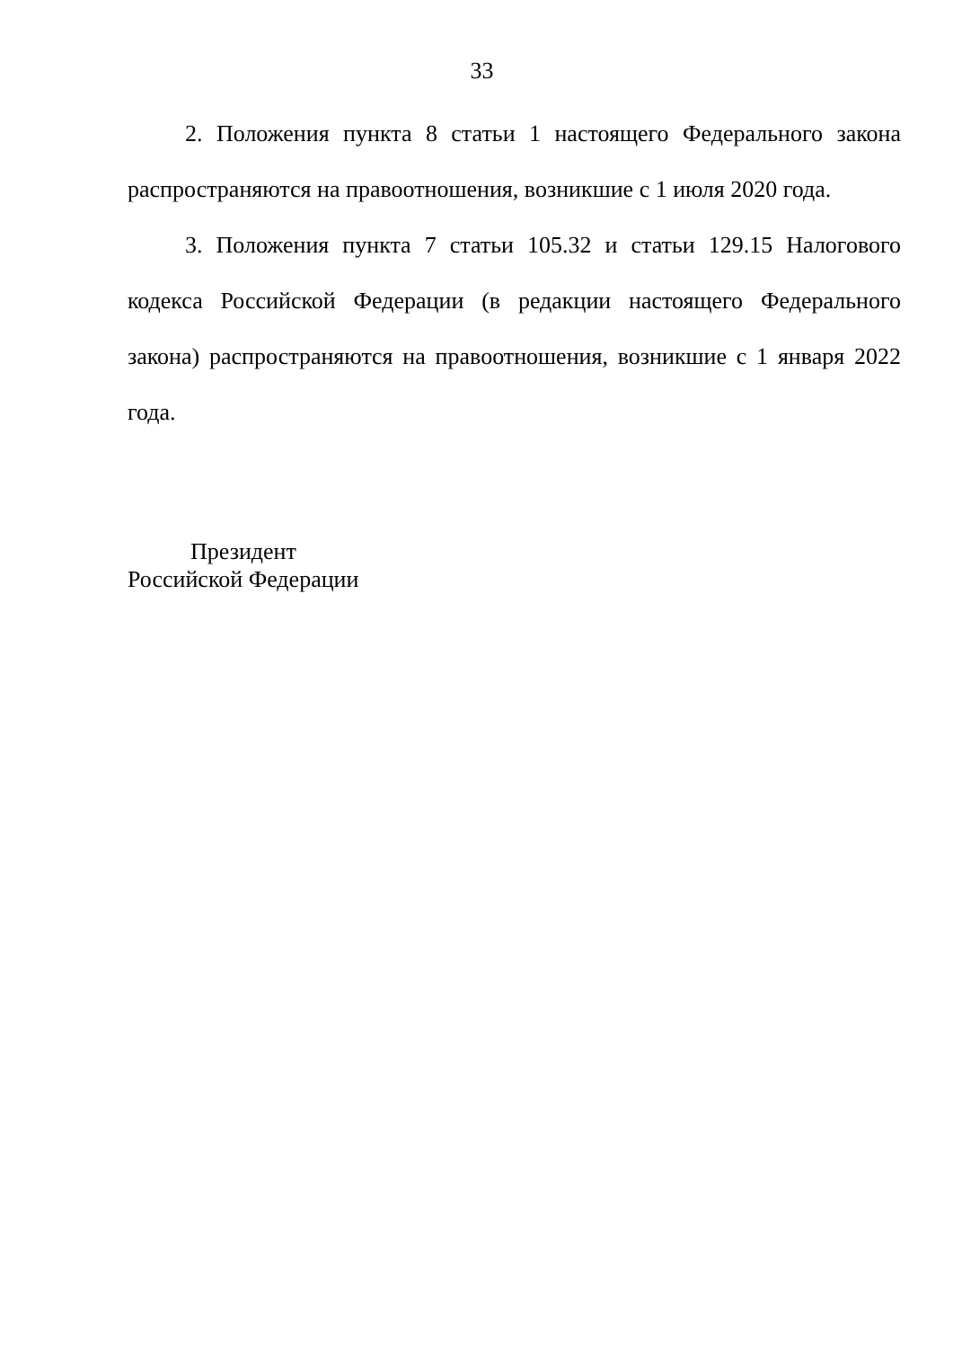33
2. Положения пункта 8 статьи 1 настоящего Федерального закона распространяются на правоотношения, возникшие с 1 июля 2020 года.
3. Положения пункта 7 статьи 105.32 и статьи 129.15 Налогового кодекса Российской Федерации (в редакции настоящего Федерального закона) распространяются на правоотношения, возникшие с 1 января 2022 года.
Президент
Российской Федерации